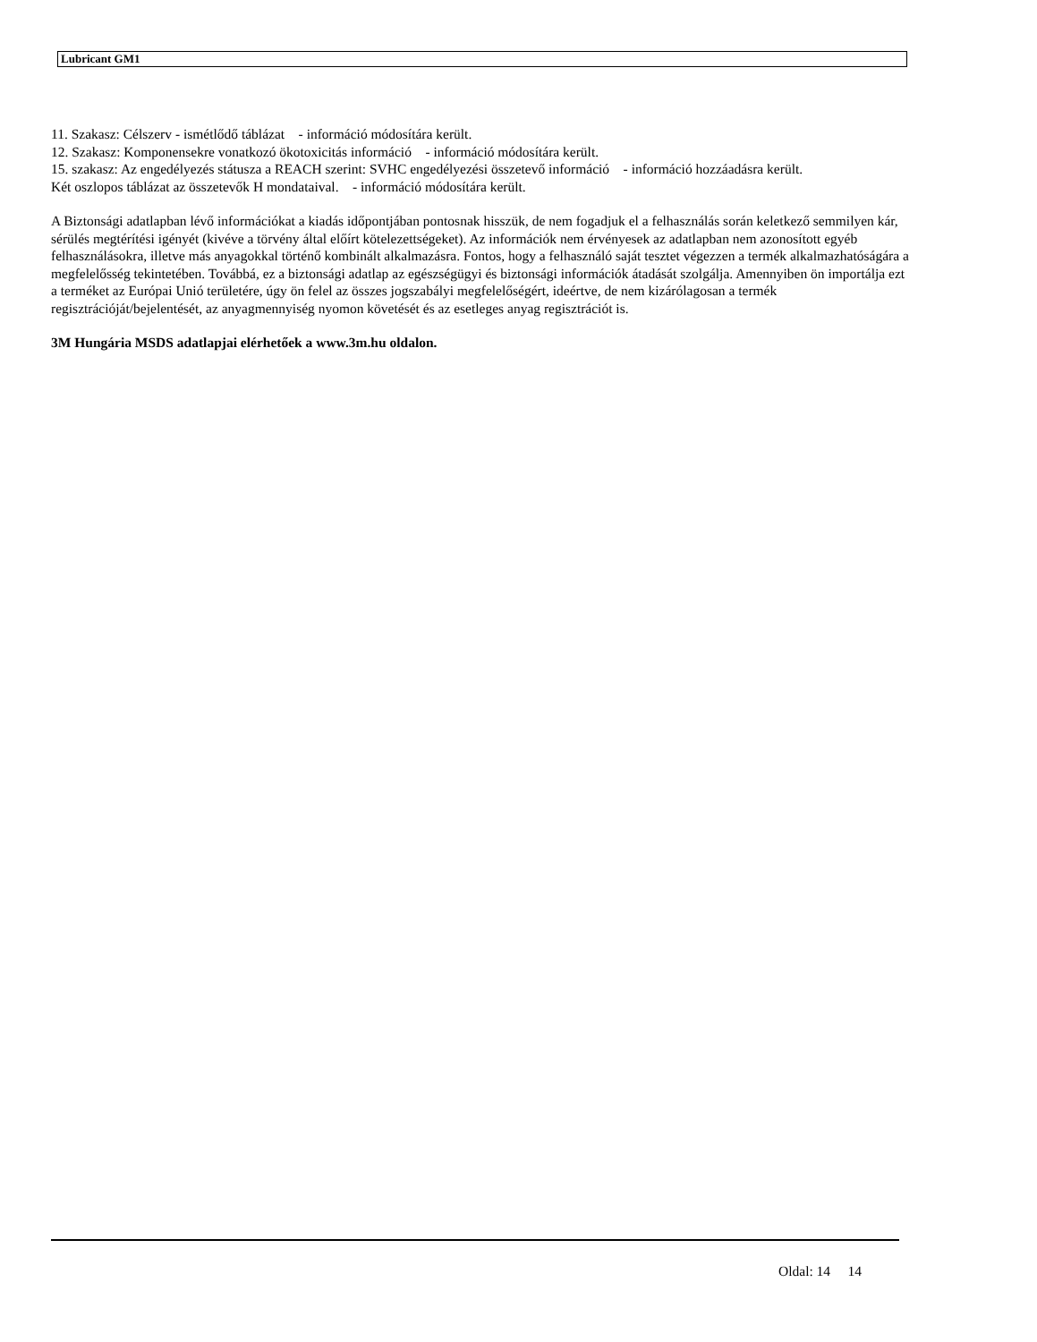Lubricant GM1
11. Szakasz: Célszerv - ismétlődő táblázat - információ módosítára került.
12. Szakasz: Komponensekre vonatkozó ökotoxicitás információ - információ módosítára került.
15. szakasz: Az engedélyezés státusza a REACH szerint: SVHC engedélyezési összetevő információ - információ hozzáadásra került.
Két oszlopos táblázat az összetevők H mondataival. - információ módosítára került.
A Biztonsági adatlapban lévő információkat a kiadás időpontjában pontosnak hisszük, de nem fogadjuk el a felhasználás során keletkező semmilyen kár, sérülés megtérítési igényét (kivéve a törvény által előírt kötelezettségeket). Az információk nem érvényesek az adatlapban nem azonosított egyéb felhasználásokra, illetve más anyagokkal történő kombinált alkalmazásra. Fontos, hogy a felhasználó saját tesztet végezzen a termék alkalmazhatóságára a megfelelősség tekintetében. Továbbá, ez a biztonsági adatlap az egészségügyi és biztonsági információk átadását szolgálja. Amennyiben ön importálja ezt a terméket az Európai Unió területére, úgy ön felel az összes jogszabályi megfelelőségért, ideértve, de nem kizárólagosan a termék regisztrációját/bejelentését, az anyagmennyiség nyomon követését és az esetleges anyag regisztrációt is.
3M Hungária MSDS adatlapjai elérhetőek a www.3m.hu oldalon.
Oldal: 14 14